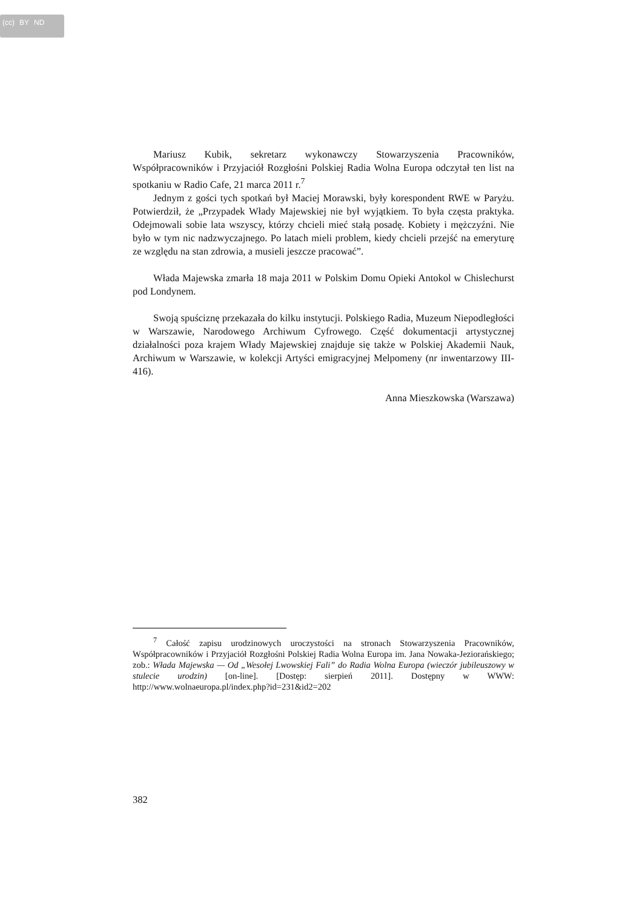(cc) BY ND
Mariusz Kubik, sekretarz wykonawczy Stowarzyszenia Pracowników, Współpracowników i Przyjaciół Rozgłośni Polskiej Radia Wolna Europa odczytał ten list na spotkaniu w Radio Cafe, 21 marca 2011 r.<sup>7</sup>
Jednym z gości tych spotkań był Maciej Morawski, były korespondent RWE w Paryżu. Potwierdził, że „Przypadek Włady Majewskiej nie był wyjątkiem. To była częsta praktyka. Odejmowali sobie lata wszyscy, którzy chcieli mieć stałą posadę. Kobiety i mężczyźni. Nie było w tym nic nadzwyczajnego. Po latach mieli problem, kiedy chcieli przejść na emeryturę ze względu na stan zdrowia, a musieli jeszcze pracować”.
Włada Majewska zmarła 18 maja 2011 w Polskim Domu Opieki Antokol w Chislechurst pod Londynem.
Swoją spuściznę przekazała do kilku instytucji. Polskiego Radia, Muzeum Niepodległości w Warszawie, Narodowego Archiwum Cyfrowego. Część dokumentacji artystycznej działalności poza krajem Włady Majewskiej znajduje się także w Polskiej Akademii Nauk, Archiwum w Warszawie, w kolekcji Artyści emigracyjnej Melpomeny (nr inwentarzowy III-416).
Anna Mieszkowska (Warszawa)
<sup>7</sup> Całość zapisu urodzinowych uroczystości na stronach Stowarzyszenia Pracowników, Współpracowników i Przyjaciół Rozgłośni Polskiej Radia Wolna Europa im. Jana Nowaka-Jeziorańskiego; zob.: Włada Majewska — Od „Wesołej Lwowskiej Fali” do Radia Wolna Europa (wieczór jubileuszowy w stulecie urodzin) [on-line]. [Dostęp: sierpień 2011]. Dostępny w WWW: http://www.wolnaeuropa.pl/index.php?id=231&id2=202
382